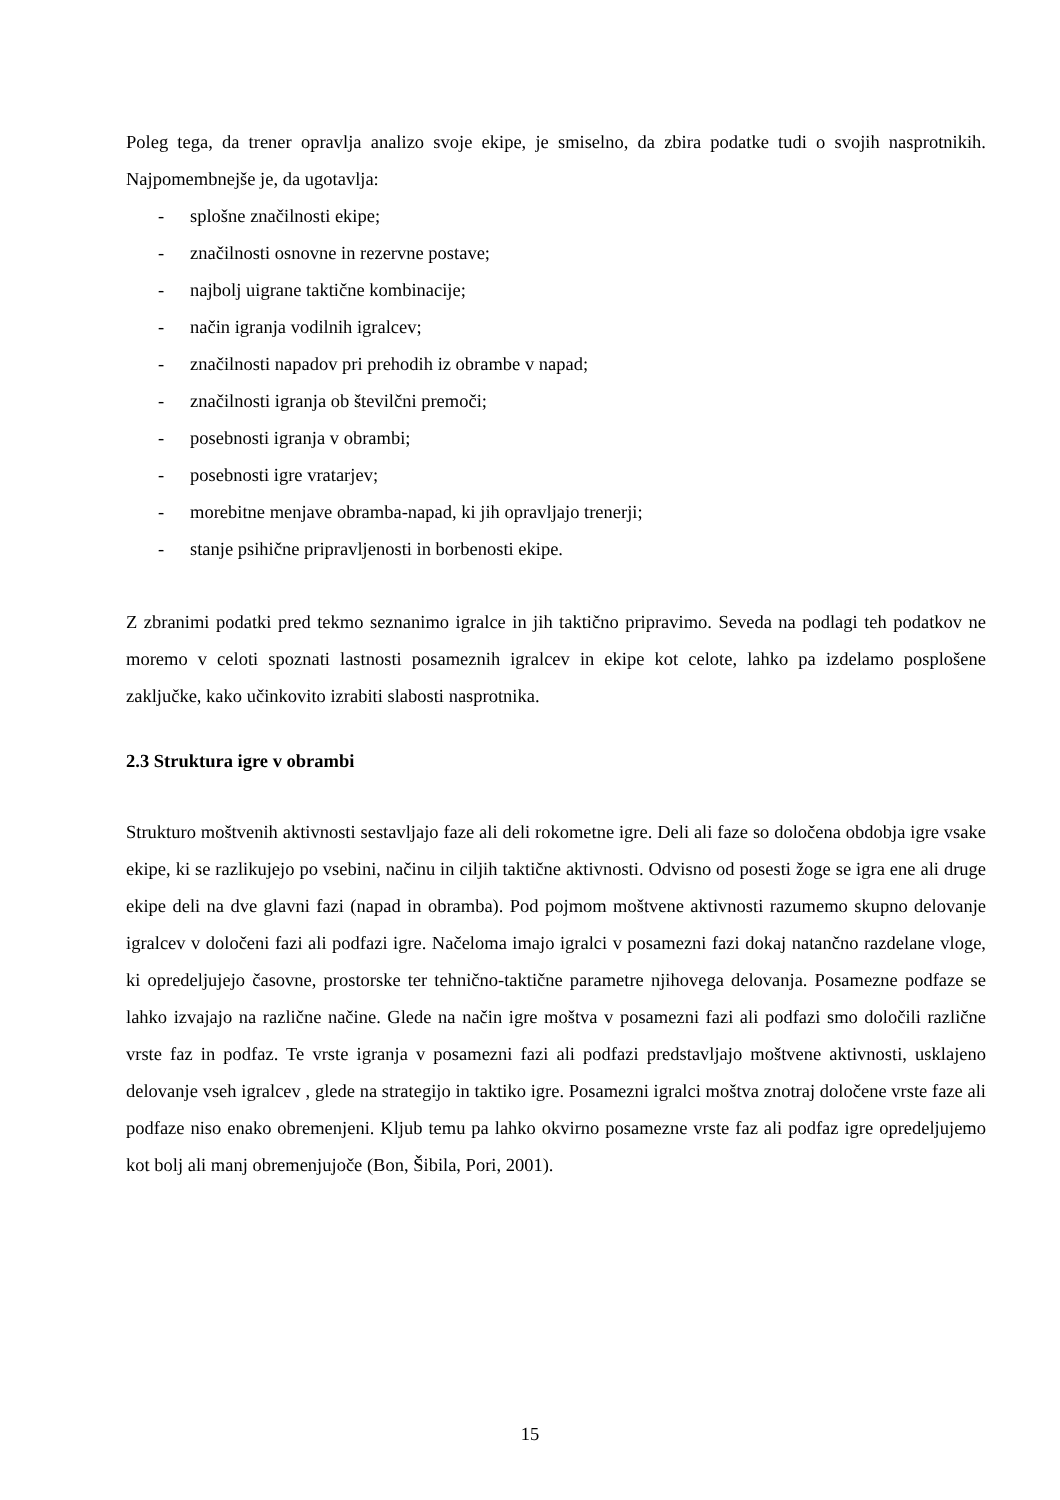Poleg tega, da trener opravlja analizo svoje ekipe, je smiselno, da zbira podatke tudi o svojih nasprotnikih. Najpomembnejše je, da ugotavlja:
- splošne značilnosti ekipe;
- značilnosti osnovne in rezervne postave;
- najbolj uigrane taktične kombinacije;
- način igranja vodilnih igralcev;
- značilnosti napadov pri prehodih iz obrambe v napad;
- značilnosti igranja ob številčni premoči;
- posebnosti igranja v obrambi;
- posebnosti igre vratarjev;
- morebitne menjave obramba-napad, ki jih opravljajo trenerji;
- stanje psihične pripravljenosti in borbenosti ekipe.
Z zbranimi podatki pred tekmo seznanimo igralce in jih taktično pripravimo. Seveda na podlagi teh podatkov ne moremo v celoti spoznati lastnosti posameznih igralcev in ekipe kot celote, lahko pa izdelamo posplošene zaključke, kako učinkovito izrabiti slabosti nasprotnika.
2.3 Struktura igre v obrambi
Strukturo moštvenih aktivnosti sestavljajo faze ali deli rokometne igre. Deli ali faze so določena obdobja igre vsake ekipe, ki se razlikujejo po vsebini, načinu in ciljih taktične aktivnosti. Odvisno od posesti žoge se igra ene ali druge ekipe deli na dve glavni fazi (napad in obramba). Pod pojmom moštvene aktivnosti razumemo skupno delovanje igralcev v določeni fazi ali podfazi igre. Načeloma imajo igralci v posamezni fazi dokaj natančno razdelane vloge, ki opredeljujejo časovne, prostorske ter tehnično-taktične parametre njihovega delovanja. Posamezne podfaze se lahko izvajajo na različne načine. Glede na način igre moštva v posamezni fazi ali podfazi smo določili različne vrste faz in podfaz. Te vrste igranja v posamezni fazi ali podfazi predstavljajo moštvene aktivnosti, usklajeno delovanje vseh igralcev , glede na strategijo in taktiko igre. Posamezni igralci moštva znotraj določene vrste faze ali podfaze niso enako obremenjeni. Kljub temu pa lahko okvirno posamezne vrste faz ali podfaz igre opredeljujemo kot bolj ali manj obremenjujoče (Bon, Šibila, Pori, 2001).
15